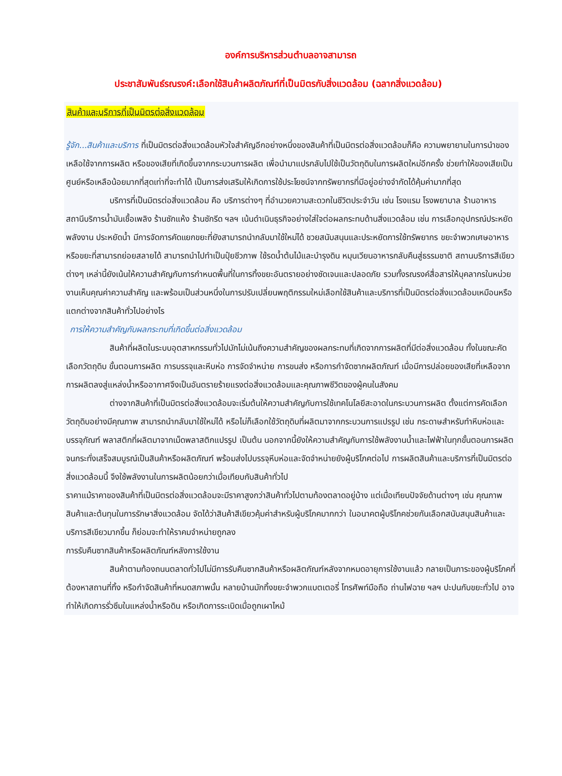องค์การบริหารส่วนตำบลอาจสามารถ
ประชาสัมพันธ์รณรงค์:เลือกใช้สินค้าผลิตภัณฑ์ที่เป็นมิตรกับสิ่งแวดล้อม (ฉลากสิ่งแวดล้อม)
สินค้าและบริการที่เป็นมิตรต่อสิ่งแวดล้อม
รู้จัก...สินค้าและบริการ ที่เป็นมิตรต่อสิ่งแวดล้อมหัวใจสำคัญอีกอย่างหนึ่งของสินค้าที่เป็นมิตรต่อสิ่งแวดล้อมก็คือ ความพยายามในการนำของเหลือใช้จากการผลิต หรือของเสียที่เกิดขึ้นจากกระบวนการผลิต เพื่อนำมาแปรกลับไปใช้เป็นวัตถุดิบในการผลิตใหม่อีกครั้ง ช่วยทำให้ของเสียเป็นศูนย์หรือเหลือน้อยมากที่สุดเท่าที่จะทำได้ เป็นการส่งเสริมให้เกิดการใช้ประโยชน์จากทรัพยากรที่มีอยู่อย่างจำกัดได้คุ้มค่ามากที่สุด
บริการที่เป็นมิตรต่อสิ่งแวดล้อม คือ บริการต่างๆ ที่อำนวยความสะดวกในชีวิตประจำวัน เช่น โรงแรม โรงพยาบาล ร้านอาหาร สถานีบริการน้ำมันเชื้อเพลิง ร้านซักแห้ง ร้านซักรีด ฯลฯ เน้นดำเนินธุรกิจอย่างใส่ใจต่อผลกระทบด้านสิ่งแวดล้อม เช่น การเลือกอุปกรณ์ประหยัดพลังงาน ประหยัดน้ำ มีการจัดการคัดแยกขยะที่ยังสามารถนำกลับมาใช้ใหม่ได้ ชวยสนับสนุนและประหยัดการใช้ทรัพยากร ขยะจำพวกเศษอาหาร หรือขยะที่สามารถย่อยสลายได้ สามารถนำไปทำเป็นปุ๋ยชีวภาพ ใช้รดน้ำต้นไม้และบำรุงดิน หมุนเวียนอาหารกลับคืนสู่ธรรมชาติ สถานบริการสีเขียวต่างๆ เหล่านี้ยังเน้นให้ความสำคัญกับการกำหนดพื้นที่ในการทิ้งขยะอันตรายอย่างชัดเจนและปลอดภัย รวมทั้งรณรงค์สื่อสารให้บุคลากรในหน่วยงานเห็นคุณค่าความสำคัญ และพร้อมเป็นส่วนหนึ่งในการปรับเปลี่ยนพฤติกรรมใหม่เลือกใช้สินค้าและบริการที่เป็นมิตรต่อสิ่งแวดล้อมเหมือนหรือแตกต่างจากสินค้าทั่วไปอย่างไร
การให้ความสำคัญกับผลกระทบที่เกิดขึ้นต่อสิ่งแวดล้อม
สินค้าที่ผลิตในระบบอุตสาหกรรมทั่วไปมักไม่เน้นถึงความสำคัญของผลกระทบที่เกิดจากการผลิตที่มีต่อสิ่งแวดล้อม ทั้งในขณะคัดเลือกวัตถุดิบ ขั้นตอนการผลิต การบรรจุและหีบห่อ การจัดจำหน่าย การขนส่ง หรือการกำจัดซากผลิตภัณฑ์ เมื่อมีการปล่อยของเสียที่เหลือจากการผลิตลงสู่แหล่งน้ำหรืออากาศจึงเป็นอันตรายร้ายแรงต่อสิ่งแวดล้อมและคุณภาพชีวิตของผู้คนในสังคม
ต่างจากสินค้าที่เป็นมิตรต่อสิ่งแวดล้อมจะเริ่มต้นให้ความสำคัญกับการใช้เทคโนโลยีสะอาดในกระบวนการผลิต ตั้งแต่การคัดเลือกวัตถุดิบอย่างมีคุณภาพ สามารถนำกลับมาใช้ใหม่ได้ หรือไม่ก็เลือกใช้วัตถุดิบที่ผลิตมาจากกระบวนการแปรรูป เช่น กระดาษสำหรับทำหีบห่อและบรรจุภัณฑ์ พลาสติกที่ผลิตมาจากเม็ดพลาสติกแปรรูป เป็นต้น นอกจากนี้ยังให้ความสำคัญกับการใช้พลังงานน้ำและไฟฟ้าในทุกขั้นตอนการผลิต จนกระทั่งเสร็จสมบูรณ์เป็นสินค้าหรือผลิตภัณฑ์ พร้อมส่งไปบรรจุหีบห่อและจัดจำหน่ายยังผู้บริโภคต่อไป การผลิตสินค้าและบริการที่เป็นมิตรต่อสิ่งแวดล้อมนี้ จึงใช้พลังงานในการผลิตน้อยกว่าเมื่อเทียบกับสินค้าทั่วไป
ราคาแม้ราคาของสินค้าที่เป็นมิตรต่อสิ่งแวดล้อมจะมีราคาสูงกว่าสินค้าทั่วไปตามท้องตลาดอยู่บ้าง แต่เมื่อเทียบปัจจัยด้านต่างๆ เช่น คุณภาพสินค้าและต้นทุนในการรักษาสิ่งแวดล้อม จัดได้ว่าสินค้าสีเขียวคุ้มค่าสำหรับผู้บริโภคมากกว่า ในอนาคตผู้บริโภคช่วยกันเลือกสนับสนุนสินค้าและบริการสีเขียวมากขึ้น ก็ย่อมจะทำให้ราคมจำหน่ายถูกลง
การรับคืนซากสินค้าหรือผลิตภัณฑ์หลังการใช้งาน
สินค้าตามท้องถนนตลาดทั่วไปไม่มีการรับคืนซากสินค้าหรือผลิตภัณฑ์หลังจากหมดอายุการใช้งานแล้ว กลายเป็นภาระของผู้บริโภคที่ต้องหาสถานที่ทิ้ง หรือกำจัดสินค้าที่หมดสภาพนั้น หลายบ้านมักทิ้งขยะจำพวกแบตเตอรี่ โทรศัพท์มือถือ ถ่านไฟฉาย ฯลฯ ปะปนกับขยะทั่วไป อาจทำให้เกิดการรั่วซึมในแหล่งน้ำหรือดิน หรือเกิดการระเบิดเมื่อถูกเผาไหม้